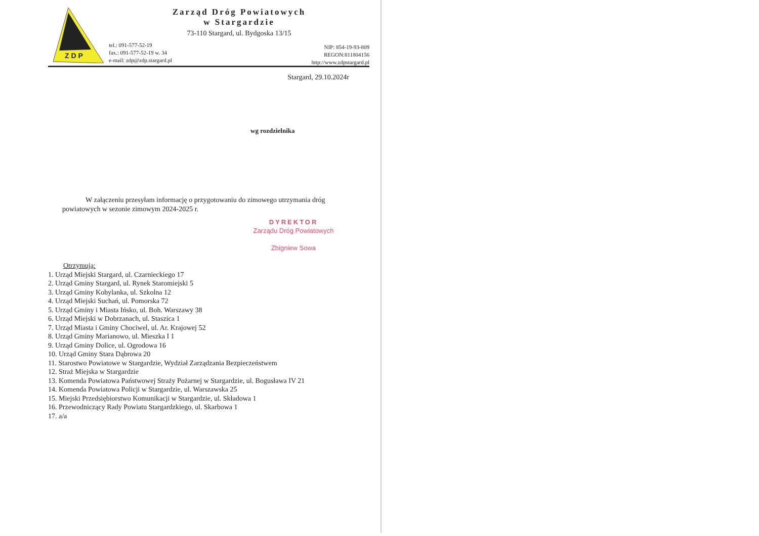Z D P
Zarząd Dróg Powiatowych
w Stargardzie
73-110 Stargard, ul. Bydgoska 13/15
tel.: 091-577-52-19
fax.: 091-577-52-19 w. 34
e-mail: zdp@zdp.stargard.pl
NIP: 854-19-93-809
REGON:811804156
http://www.zdpstargard.pl
Stargard, 29.10.2024r
wg rozdzielnika
W załączeniu przesyłam informację o przygotowaniu do zimowego utrzymania dróg powiatowych w sezonie zimowym 2024-2025 r.
DYREKTOR
Zarządu Dróg Powiatowych
Zbigniew Sowa
Otrzymują:
1. Urząd Miejski Stargard, ul. Czarnieckiego 17
2. Urząd Gminy Stargard, ul. Rynek Staromiejski 5
3. Urząd Gminy Kobylanka, ul. Szkolna 12
4. Urząd Miejski Suchań, ul. Pomorska 72
5. Urząd Gminy i Miasta Ińsko, ul. Boh. Warszawy 38
6. Urząd Miejski w Dobrzanach, ul. Staszica 1
7. Urząd Miasta i Gminy Chociwel, ul. Ar. Krajowej 52
8. Urząd Gminy Marianowo, ul. Mieszka I 1
9. Urząd Gminy Dolice, ul. Ogrodowa 16
10. Urząd Gminy Stara Dąbrowa 20
11. Starostwo Powiatowe w Stargardzie, Wydział Zarządzania Bezpieczeństwem
12. Straż Miejska w Stargardzie
13. Komenda Powiatowa Państwowej Straży Pożarnej w Stargardzie, ul. Bogusława IV 21
14. Komenda Powiatowa Policji w Stargardzie, ul. Warszawska 25
15. Miejski Przedsiębiorstwo Komunikacji w Stargardzie, ul. Składowa 1
16. Przewodniczący Rady Powiatu Stargardzkiego, ul. Skarbowa 1
17. a/a